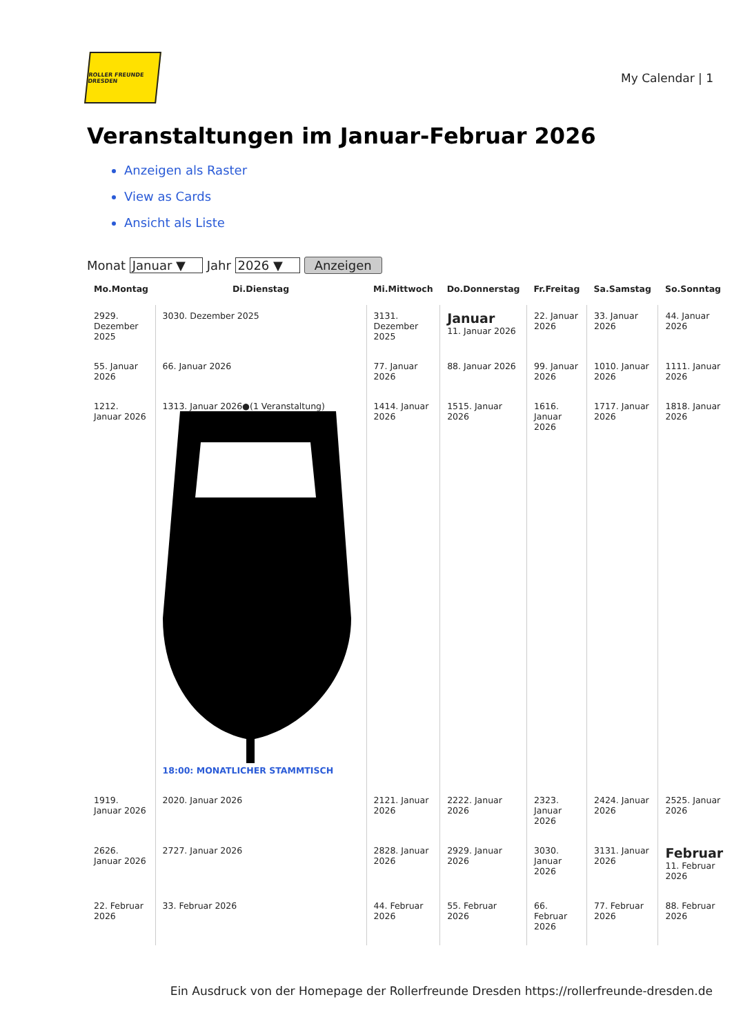ROLLER FREUNDE DRESDEN
My Calendar | 1
Veranstaltungen im Januar-Februar 2026
Anzeigen als Raster
View as Cards
Ansicht als Liste
Monat Januar ▼ Jahr 2026 ▼ Anzeigen
| Mo.Montag | Di.Dienstag | Mi.Mittwoch | Do.Donnerstag | Fr.Freitag | Sa.Samstag | So.Sonntag |
| --- | --- | --- | --- | --- | --- | --- |
| 2929. Dezember 2025 | 3030. Dezember 2025 | 3131. Dezember 2025 | Januar 11. Januar 2026 | 22. Januar 2026 | 33. Januar 2026 | 44. Januar 2026 |
| 55. Januar 2026 | 66. Januar 2026 | 77. Januar 2026 | 88. Januar 2026 | 99. Januar 2026 | 1010. Januar 2026 | 1111. Januar 2026 |
| 1212. Januar 2026 | 1313. Januar 2026●(1 Veranstaltung) 18:00: MONATLICHER STAMMTISCH | 1414. Januar 2026 | 1515. Januar 2026 | 1616. Januar 2026 | 1717. Januar 2026 | 1818. Januar 2026 |
| 1919. Januar 2026 | 2020. Januar 2026 | 2121. Januar 2026 | 2222. Januar 2026 | 2323. Januar 2026 | 2424. Januar 2026 | 2525. Januar 2026 |
| 2626. Januar 2026 | 2727. Januar 2026 | 2828. Januar 2026 | 2929. Januar 2026 | 3030. Januar 2026 | 3131. Januar 2026 | Februar 11. Februar 2026 |
| 22. Februar 2026 | 33. Februar 2026 | 44. Februar 2026 | 55. Februar 2026 | 66. Februar 2026 | 77. Februar 2026 | 88. Februar 2026 |
Ein Ausdruck von der Homepage der Rollerfreunde Dresden https://rollerfreunde-dresden.de